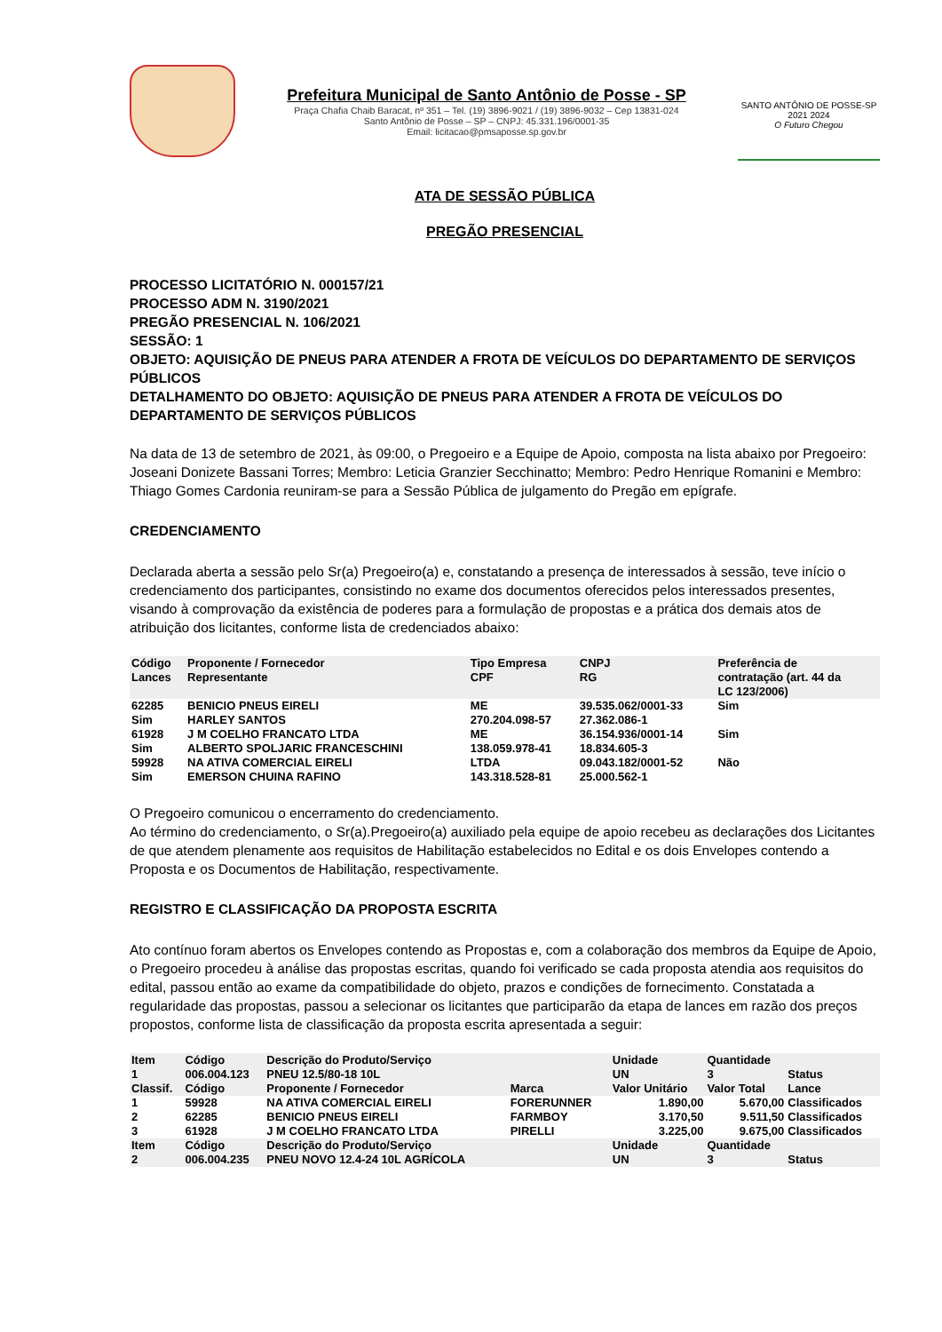Prefeitura Municipal de Santo Antônio de Posse - SP
Praça Chafia Chaib Baracat, nº 351 – Tel. (19) 3896-9021 / (19) 3896-9032 – Cep 13831-024
Santo Antônio de Posse – SP – CNPJ: 45.331.196/0001-35
Email: licitacao@pmsaposse.sp.gov.br
SANTO ANTÔNIO DE POSSE-SP
2021 2024
O Futuro Chegou
ATA DE SESSÃO PÚBLICA
PREGÃO PRESENCIAL
PROCESSO LICITATÓRIO N. 000157/21
PROCESSO ADM N. 3190/2021
PREGÃO PRESENCIAL N. 106/2021
SESSÃO: 1
OBJETO: AQUISIÇÃO DE PNEUS PARA ATENDER A FROTA DE VEÍCULOS DO DEPARTAMENTO DE SERVIÇOS PÚBLICOS
DETALHAMENTO DO OBJETO: AQUISIÇÃO DE PNEUS PARA ATENDER A FROTA DE VEÍCULOS DO DEPARTAMENTO DE SERVIÇOS PÚBLICOS
Na data de 13 de setembro de 2021, às 09:00, o Pregoeiro e a Equipe de Apoio, composta na lista abaixo por Pregoeiro: Joseani Donizete Bassani Torres; Membro: Leticia Granzier Secchinatto; Membro: Pedro Henrique Romanini e Membro: Thiago Gomes Cardonia reuniram-se para a Sessão Pública de julgamento do Pregão em epígrafe.
CREDENCIAMENTO
Declarada aberta a sessão pelo Sr(a) Pregoeiro(a) e, constatando a presença de interessados à sessão, teve início o credenciamento dos participantes, consistindo no exame dos documentos oferecidos pelos interessados presentes, visando à comprovação da existência de poderes para a formulação de propostas e a prática dos demais atos de atribuição dos licitantes, conforme lista de credenciados abaixo:
| Código Lances | Proponente / Fornecedor Representante | Tipo Empresa CPF | CNPJ RG | Preferência de contratação (art. 44 da LC 123/2006) |
| --- | --- | --- | --- | --- |
| 62285 Sim | BENICIO PNEUS EIRELI HARLEY SANTOS | ME 270.204.098-57 | 39.535.062/0001-33 27.362.086-1 | Sim |
| 61928 Sim | J M COELHO FRANCATO LTDA ALBERTO SPOLJARIC FRANCESCHINI | ME 138.059.978-41 | 36.154.936/0001-14 18.834.605-3 | Sim |
| 59928 Sim | NA ATIVA COMERCIAL EIRELI EMERSON CHUINA RAFINO | LTDA 143.318.528-81 | 09.043.182/0001-52 25.000.562-1 | Não |
O Pregoeiro comunicou o encerramento do credenciamento.
Ao término do credenciamento, o Sr(a).Pregoeiro(a) auxiliado pela equipe de apoio recebeu as declarações dos Licitantes de que atendem plenamente aos requisitos de Habilitação estabelecidos no Edital e os dois Envelopes contendo a Proposta e os Documentos de Habilitação, respectivamente.
REGISTRO E CLASSIFICAÇÃO DA PROPOSTA ESCRITA
Ato contínuo foram abertos os Envelopes contendo as Propostas e, com a colaboração dos membros da Equipe de Apoio, o Pregoeiro procedeu à análise das propostas escritas, quando foi verificado se cada proposta atendia aos requisitos do edital, passou então ao exame da compatibilidade do objeto, prazos e condições de fornecimento. Constatada a regularidade das propostas, passou a selecionar os licitantes que participarão da etapa de lances em razão dos preços propostos, conforme lista de classificação da proposta escrita apresentada a seguir:
| Item 1 Classif. | Código 006.004.123 Código | Descrição do Produto/Serviço PNEU 12.5/80-18 10L Proponente / Fornecedor | Marca | Unidade UN Valor Unitário | Quantidade 3 Valor Total | Status Lance |
| --- | --- | --- | --- | --- | --- | --- |
| 1 | 59928 | NA ATIVA COMERCIAL EIRELI | FORERUNNER | 1.890,00 | 5.670,00 | Classificados |
| 2 | 62285 | BENICIO PNEUS EIRELI | FARMBOY | 3.170,50 | 9.511,50 | Classificados |
| 3 | 61928 | J M COELHO FRANCATO LTDA | PIRELLI | 3.225,00 | 9.675,00 | Classificados |
| Item 2 | Código 006.004.235 | Descrição do Produto/Serviço PNEU NOVO 12.4-24 10L AGRÍCOLA | | Unidade UN | Quantidade 3 | Status |